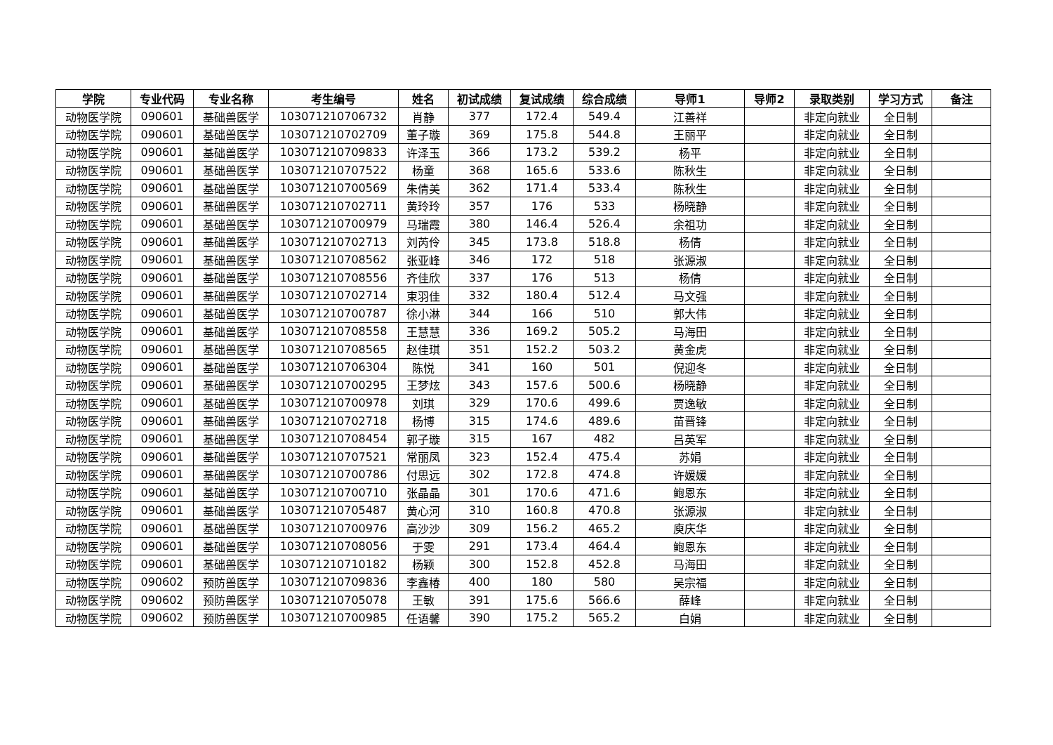| 学院 | 专业代码 | 专业名称 | 考生编号 | 姓名 | 初试成绩 | 复试成绩 | 综合成绩 | 导师1 | 导师2 | 录取类别 | 学习方式 | 备注 |
| --- | --- | --- | --- | --- | --- | --- | --- | --- | --- | --- | --- | --- |
| 动物医学院 | 090601 | 基础兽医学 | 103071210706732 | 肖静 | 377 | 172.4 | 549.4 | 江善祥 | | 非定向就业 | 全日制 | |
| 动物医学院 | 090601 | 基础兽医学 | 103071210702709 | 董子璇 | 369 | 175.8 | 544.8 | 王丽平 | | 非定向就业 | 全日制 | |
| 动物医学院 | 090601 | 基础兽医学 | 103071210709833 | 许泽玉 | 366 | 173.2 | 539.2 | 杨平 | | 非定向就业 | 全日制 | |
| 动物医学院 | 090601 | 基础兽医学 | 103071210707522 | 杨童 | 368 | 165.6 | 533.6 | 陈秋生 | | 非定向就业 | 全日制 | |
| 动物医学院 | 090601 | 基础兽医学 | 103071210700569 | 朱倩美 | 362 | 171.4 | 533.4 | 陈秋生 | | 非定向就业 | 全日制 | |
| 动物医学院 | 090601 | 基础兽医学 | 103071210702711 | 黄玲玲 | 357 | 176 | 533 | 杨晓静 | | 非定向就业 | 全日制 | |
| 动物医学院 | 090601 | 基础兽医学 | 103071210700979 | 马瑞霞 | 380 | 146.4 | 526.4 | 余祖功 | | 非定向就业 | 全日制 | |
| 动物医学院 | 090601 | 基础兽医学 | 103071210702713 | 刘芮伶 | 345 | 173.8 | 518.8 | 杨倩 | | 非定向就业 | 全日制 | |
| 动物医学院 | 090601 | 基础兽医学 | 103071210708562 | 张亚峰 | 346 | 172 | 518 | 张源淑 | | 非定向就业 | 全日制 | |
| 动物医学院 | 090601 | 基础兽医学 | 103071210708556 | 齐佳欣 | 337 | 176 | 513 | 杨倩 | | 非定向就业 | 全日制 | |
| 动物医学院 | 090601 | 基础兽医学 | 103071210702714 | 束羽佳 | 332 | 180.4 | 512.4 | 马文强 | | 非定向就业 | 全日制 | |
| 动物医学院 | 090601 | 基础兽医学 | 103071210700787 | 徐小淋 | 344 | 166 | 510 | 郭大伟 | | 非定向就业 | 全日制 | |
| 动物医学院 | 090601 | 基础兽医学 | 103071210708558 | 王慧慧 | 336 | 169.2 | 505.2 | 马海田 | | 非定向就业 | 全日制 | |
| 动物医学院 | 090601 | 基础兽医学 | 103071210708565 | 赵佳琪 | 351 | 152.2 | 503.2 | 黄金虎 | | 非定向就业 | 全日制 | |
| 动物医学院 | 090601 | 基础兽医学 | 103071210706304 | 陈悦 | 341 | 160 | 501 | 倪迎冬 | | 非定向就业 | 全日制 | |
| 动物医学院 | 090601 | 基础兽医学 | 103071210700295 | 王梦炫 | 343 | 157.6 | 500.6 | 杨晓静 | | 非定向就业 | 全日制 | |
| 动物医学院 | 090601 | 基础兽医学 | 103071210700978 | 刘琪 | 329 | 170.6 | 499.6 | 贾逸敏 | | 非定向就业 | 全日制 | |
| 动物医学院 | 090601 | 基础兽医学 | 103071210702718 | 杨博 | 315 | 174.6 | 489.6 | 苗晋锋 | | 非定向就业 | 全日制 | |
| 动物医学院 | 090601 | 基础兽医学 | 103071210708454 | 郭子璇 | 315 | 167 | 482 | 吕英军 | | 非定向就业 | 全日制 | |
| 动物医学院 | 090601 | 基础兽医学 | 103071210707521 | 常丽凤 | 323 | 152.4 | 475.4 | 苏娟 | | 非定向就业 | 全日制 | |
| 动物医学院 | 090601 | 基础兽医学 | 103071210700786 | 付思远 | 302 | 172.8 | 474.8 | 许媛媛 | | 非定向就业 | 全日制 | |
| 动物医学院 | 090601 | 基础兽医学 | 103071210700710 | 张晶晶 | 301 | 170.6 | 471.6 | 鲍恩东 | | 非定向就业 | 全日制 | |
| 动物医学院 | 090601 | 基础兽医学 | 103071210705487 | 黄心河 | 310 | 160.8 | 470.8 | 张源淑 | | 非定向就业 | 全日制 | |
| 动物医学院 | 090601 | 基础兽医学 | 103071210700976 | 高沙沙 | 309 | 156.2 | 465.2 | 庾庆华 | | 非定向就业 | 全日制 | |
| 动物医学院 | 090601 | 基础兽医学 | 103071210708056 | 于雯 | 291 | 173.4 | 464.4 | 鲍恩东 | | 非定向就业 | 全日制 | |
| 动物医学院 | 090601 | 基础兽医学 | 103071210710182 | 杨颖 | 300 | 152.8 | 452.8 | 马海田 | | 非定向就业 | 全日制 | |
| 动物医学院 | 090602 | 预防兽医学 | 103071210709836 | 李鑫椿 | 400 | 180 | 580 | 吴宗福 | | 非定向就业 | 全日制 | |
| 动物医学院 | 090602 | 预防兽医学 | 103071210705078 | 王敏 | 391 | 175.6 | 566.6 | 薛峰 | | 非定向就业 | 全日制 | |
| 动物医学院 | 090602 | 预防兽医学 | 103071210700985 | 任语馨 | 390 | 175.2 | 565.2 | 白娟 | | 非定向就业 | 全日制 | |